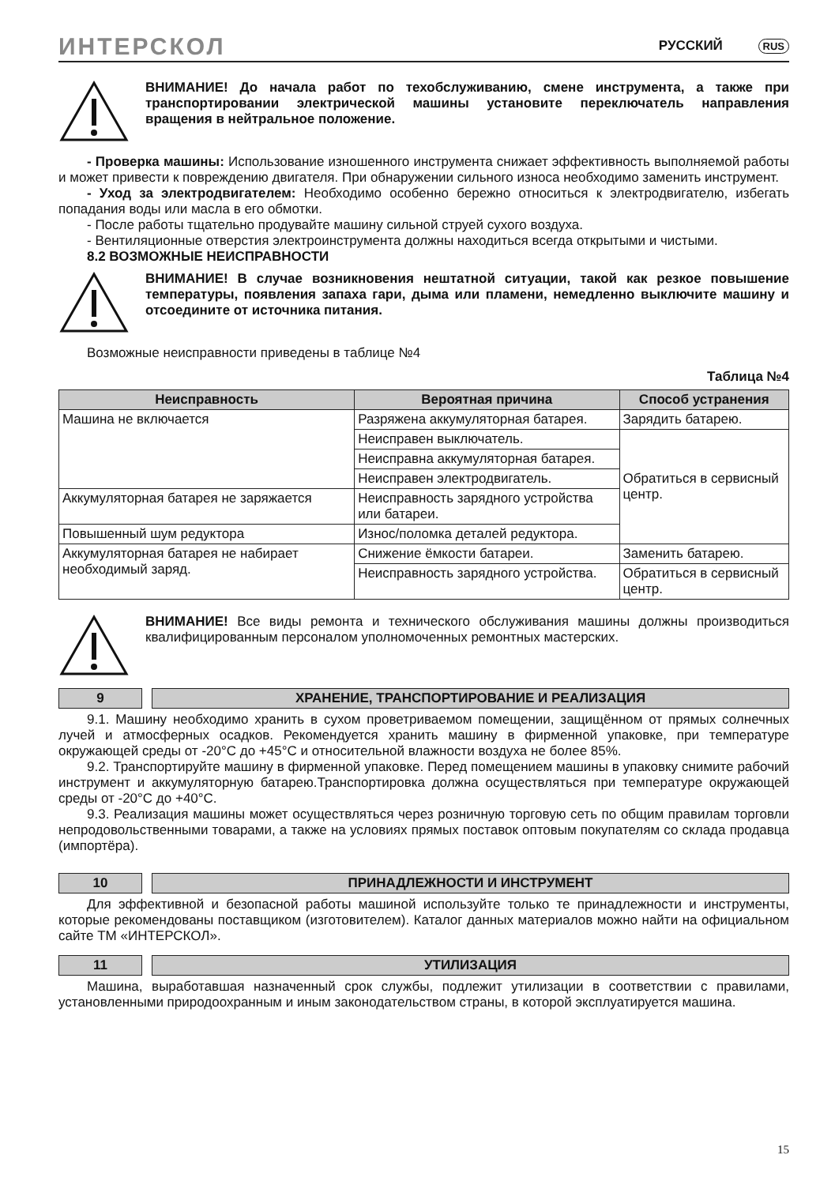ИНТЕРСКОЛ РУССКИЙ RUS
ВНИМАНИЕ! До начала работ по техобслуживанию, смене инструмента, а также при транспортировании электрической машины установите переключатель направления вращения в нейтральное положение.
- Проверка машины: Использование изношенного инструмента снижает эффективность выполняемой работы и может привести к повреждению двигателя. При обнаружении сильного износа необходимо заменить инструмент.
- Уход за электродвигателем: Необходимо особенно бережно относиться к электродвигателю, избегать попадания воды или масла в его обмотки.
- После работы тщательно продувайте машину сильной струей сухого воздуха.
- Вентиляционные отверстия электроинструмента должны находиться всегда открытыми и чистыми.
8.2 ВОЗМОЖНЫЕ НЕИСПРАВНОСТИ
ВНИМАНИЕ! В случае возникновения нештатной ситуации, такой как резкое повышение температуры, появления запаха гари, дыма или пламени, немедленно выключите машину и отсоедините от источника питания.
Возможные неисправности приведены в таблице №4
Таблица №4
| Неисправность | Вероятная причина | Способ устранения |
| --- | --- | --- |
| Машина не включается | Разряжена аккумуляторная батарея. | Зарядить батарею. |
| | Неисправен выключатель. | Обратиться в сервисный центр. |
| | Неисправна аккумуляторная батарея. | |
| | Неисправен электродвигатель. | |
| Аккумуляторная батарея не заряжается | Неисправность зарядного устройства или батареи. | |
| Повышенный шум редуктора | Износ/поломка деталей редуктора. | |
| Аккумуляторная батарея не набирает необходимый заряд. | Снижение ёмкости батареи. | Заменить батарею. |
| | Неисправность зарядного устройства. | Обратиться в сервисный центр. |
ВНИМАНИЕ! Все виды ремонта и технического обслуживания машины должны производиться квалифицированным персоналом уполномоченных ремонтных мастерских.
9 ХРАНЕНИЕ, ТРАНСПОРТИРОВАНИЕ И РЕАЛИЗАЦИЯ
9.1. Машину необходимо хранить в сухом проветриваемом помещении, защищённом от прямых солнечных лучей и атмосферных осадков. Рекомендуется хранить машину в фирменной упаковке, при температуре окружающей среды от -20°С до +45°С и относительной влажности воздуха не более 85%.
9.2. Транспортируйте машину в фирменной упаковке. Перед помещением машины в упаковку снимите рабочий инструмент и аккумуляторную батарею.Транспортировка должна осуществляться при температуре окружающей среды от -20°С до +40°С.
9.3. Реализация машины может осуществляться через розничную торговую сеть по общим правилам торговли непродовольственными товарами, а также на условиях прямых поставок оптовым покупателям со склада продавца (импортёра).
10 ПРИНАДЛЕЖНОСТИ И ИНСТРУМЕНТ
Для эффективной и безопасной работы машиной используйте только те принадлежности и инструменты, которые рекомендованы поставщиком (изготовителем). Каталог данных материалов можно найти на официальном сайте ТМ «ИНТЕРСКОЛ».
11 УТИЛИЗАЦИЯ
Машина, выработавшая назначенный срок службы, подлежит утилизации в соответствии с правилами, установленными природоохранным и иным законодательством страны, в которой эксплуатируется машина.
15